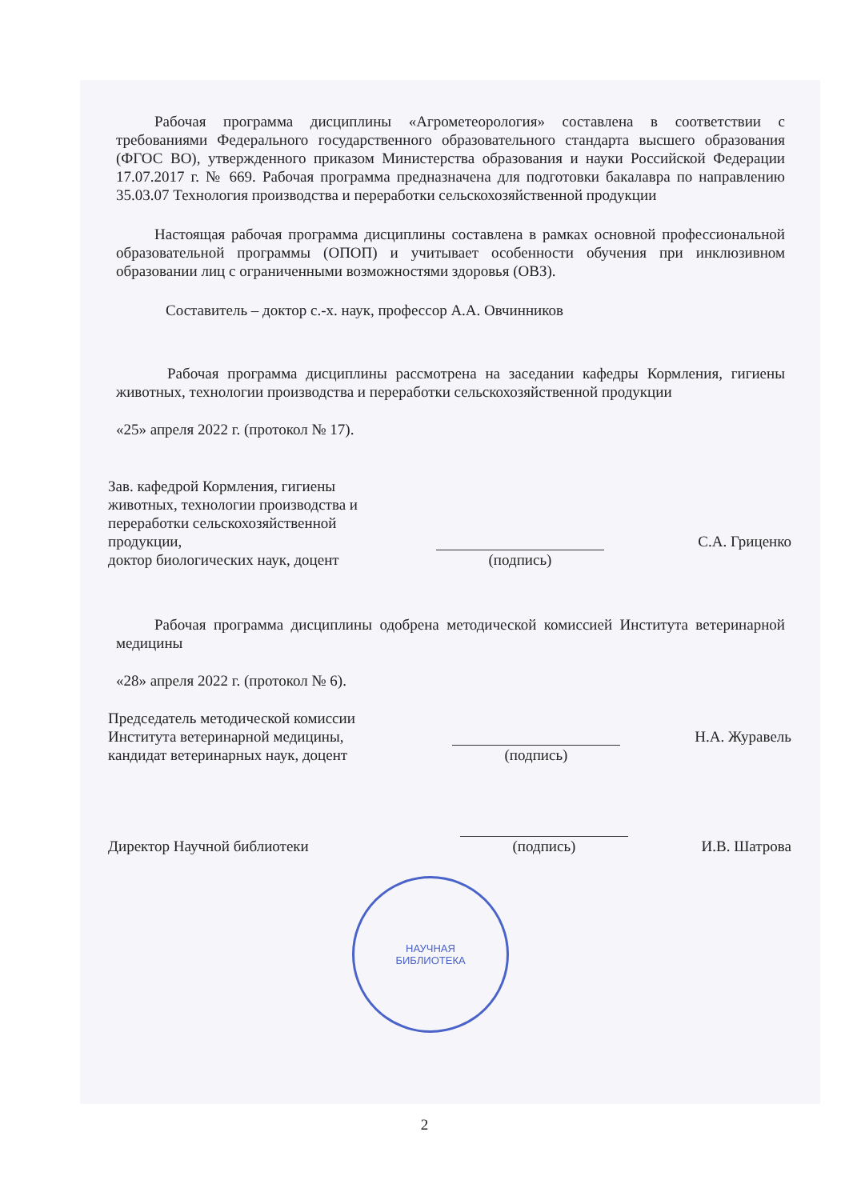Рабочая программа дисциплины «Агрометеорология» составлена в соответствии с требованиями Федерального государственного образовательного стандарта высшего образования (ФГОС ВО), утвержденного приказом Министерства образования и науки Российской Федерации 17.07.2017 г. № 669. Рабочая программа предназначена для подготовки бакалавра по направлению 35.03.07 Технология производства и переработки сельскохозяйственной продукции
Настоящая рабочая программа дисциплины составлена в рамках основной профессиональной образовательной программы (ОПОП) и учитывает особенности обучения при инклюзивном образовании лиц с ограниченными возможностями здоровья (ОВЗ).
Составитель – доктор с.-х. наук, профессор А.А. Овчинников
Рабочая программа дисциплины рассмотрена на заседании кафедры Кормления, гигиены животных, технологии производства и переработки сельскохозяйственной продукции
«25» апреля 2022 г. (протокол № 17).
Зав. кафедрой Кормления, гигиены животных, технологии производства и переработки сельскохозяйственной продукции,
доктор биологических наук, доцент
(подпись)
С.А. Гриценко
Рабочая программа дисциплины одобрена методической комиссией Института ветеринарной медицины
«28» апреля 2022 г. (протокол № 6).
Председатель методической комиссии Института ветеринарной медицины,
кандидат ветеринарных наук, доцент
(подпись)
Н.А. Журавель
Директор Научной библиотеки
(подпись)
И.В. Шатрова
НАУЧНАЯ
БИБЛИОТЕКА
2